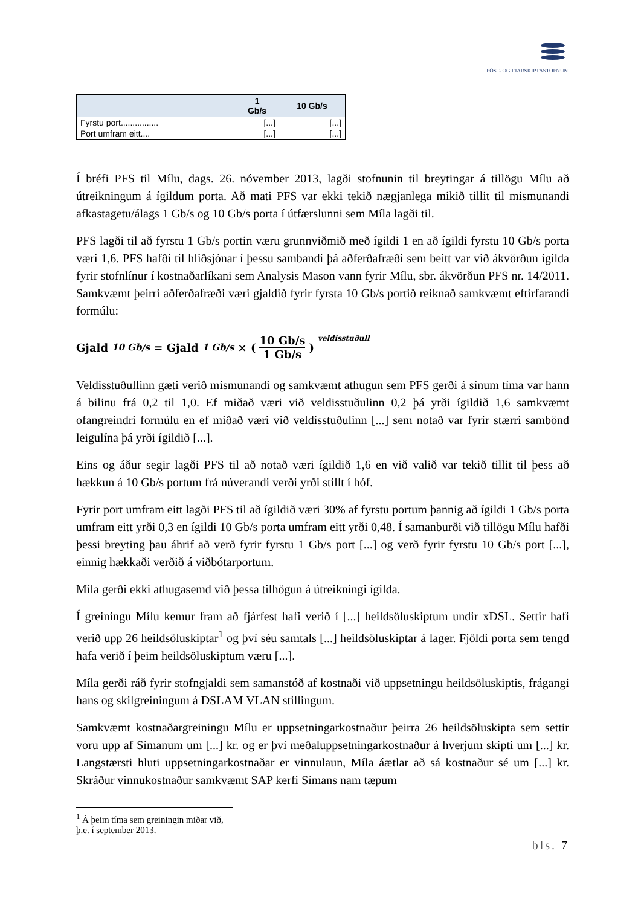PÓST- OG FJARSKIPTASTOFNUN
| | 1 Gb/s | 10 Gb/s |
| --- | --- | --- |
| Fyrstu port................ | [...] | [...] |
| Port umfram eitt.... | [...] | [...] |
Í bréfi PFS til Mílu, dags. 26. nóvember 2013, lagði stofnunin til breytingar á tillögu Mílu að útreikningum á ígildum porta. Að mati PFS var ekki tekið nægjanlega mikið tillit til mismunandi afkastagetu/álags 1 Gb/s og 10 Gb/s porta í útfærslunni sem Míla lagði til.
PFS lagði til að fyrstu 1 Gb/s portin væru grunnviðmið með ígildi 1 en að ígildi fyrstu 10 Gb/s porta væri 1,6. PFS hafði til hliðsjónar í þessu sambandi þá aðferðafræði sem beitt var við ákvörðun ígilda fyrir stofnlínur í kostnaðarlíkani sem Analysis Mason vann fyrir Mílu, sbr. ákvörðun PFS nr. 14/2011. Samkvæmt þeirri aðferðafræði væri gjaldið fyrir fyrsta 10 Gb/s portið reiknað samkvæmt eftirfarandi formúlu:
Gjald<sub>10 Gb/s</sub> = Gjald<sub>1 Gb/s</sub> × (10 Gb/s 1 Gb/s)<sup>veldisstuðull</sup>
Veldisstuðullinn gæti verið mismunandi og samkvæmt athugun sem PFS gerði á sínum tíma var hann á bilinu frá 0,2 til 1,0. Ef miðað væri við veldisstuðulinn 0,2 þá yrði ígildið 1,6 samkvæmt ofangreindri formúlu en ef miðað væri við veldisstuðulinn [...] sem notað var fyrir stærri sambönd leigulína þá yrði ígildið [...].
Eins og áður segir lagði PFS til að notað væri ígildið 1,6 en við valið var tekið tillit til þess að hækkun á 10 Gb/s portum frá núverandi verði yrði stillt í hóf.
Fyrir port umfram eitt lagði PFS til að ígildið væri 30% af fyrstu portum þannig að ígildi 1 Gb/s porta umfram eitt yrði 0,3 en ígildi 10 Gb/s porta umfram eitt yrði 0,48. Í samanburði við tillögu Mílu hafði þessi breyting þau áhrif að verð fyrir fyrstu 1 Gb/s port [...] og verð fyrir fyrstu 10 Gb/s port [...], einnig hækkaði verðið á viðbótarportum.
Míla gerði ekki athugasemd við þessa tilhögun á útreikningi ígilda.
Í greiningu Mílu kemur fram að fjárfest hafi verið í [...] heildsöluskiptum undir xDSL. Settir hafi verið upp 26 heildsöluskiptar<sup>1</sup> og því séu samtals [...] heildsöluskiptar á lager. Fjöldi porta sem tengd hafa verið í þeim heildsöluskiptum væru [...].
Míla gerði ráð fyrir stofngjaldi sem samanstóð af kostnaði við uppsetningu heildsöluskiptis, frágangi hans og skilgreiningum á DSLAM VLAN stillingum.
Samkvæmt kostnaðargreiningu Mílu er uppsetningarkostnaður þeirra 26 heildsöluskipta sem settir voru upp af Símanum um [...] kr. og er því meðaluppsetningarkostnaður á hverjum skipti um [...] kr. Langstærsti hluti uppsetningarkostnaðar er vinnulaun, Míla áætlar að sá kostnaður sé um [...] kr. Skráður vinnukostnaður samkvæmt SAP kerfi Símans nam tæpum
<sup>1</sup> Á þeim tíma sem greiningin miðar við, þ.e. í september 2013.
bls. 7